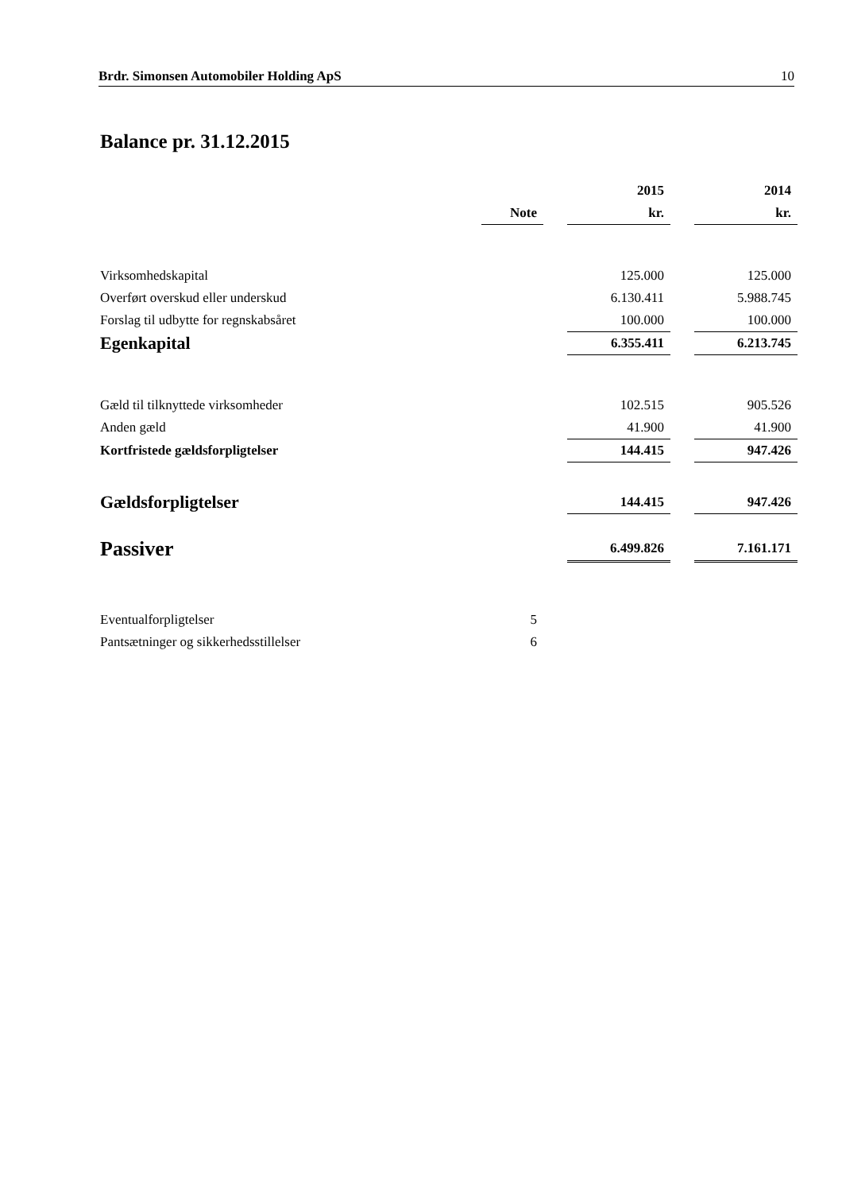Brdr. Simonsen Automobiler Holding ApS 10
Balance pr. 31.12.2015
| | | | 2015 | | 2014 |
| | Note | | kr. | | kr. |
| Virksomhedskapital | | | 125.000 | | 125.000 |
| Overført overskud eller underskud | | | 6.130.411 | | 5.988.745 |
| Forslag til udbytte for regnskabsåret | | | 100.000 | | 100.000 |
| Egenkapital | | | 6.355.411 | | 6.213.745 |
| Gæld til tilknyttede virksomheder | | | 102.515 | | 905.526 |
| Anden gæld | | | 41.900 | | 41.900 |
| Kortfristede gældsforpligtelser | | | 144.415 | | 947.426 |
| Gældsforpligtelser | | | 144.415 | | 947.426 |
| Passiver | | | 6.499.826 | | 7.161.171 |
| Eventualforpligtelser | 5 | | | | |
| Pantsætninger og sikkerhedsstillelser | 6 | | | | |